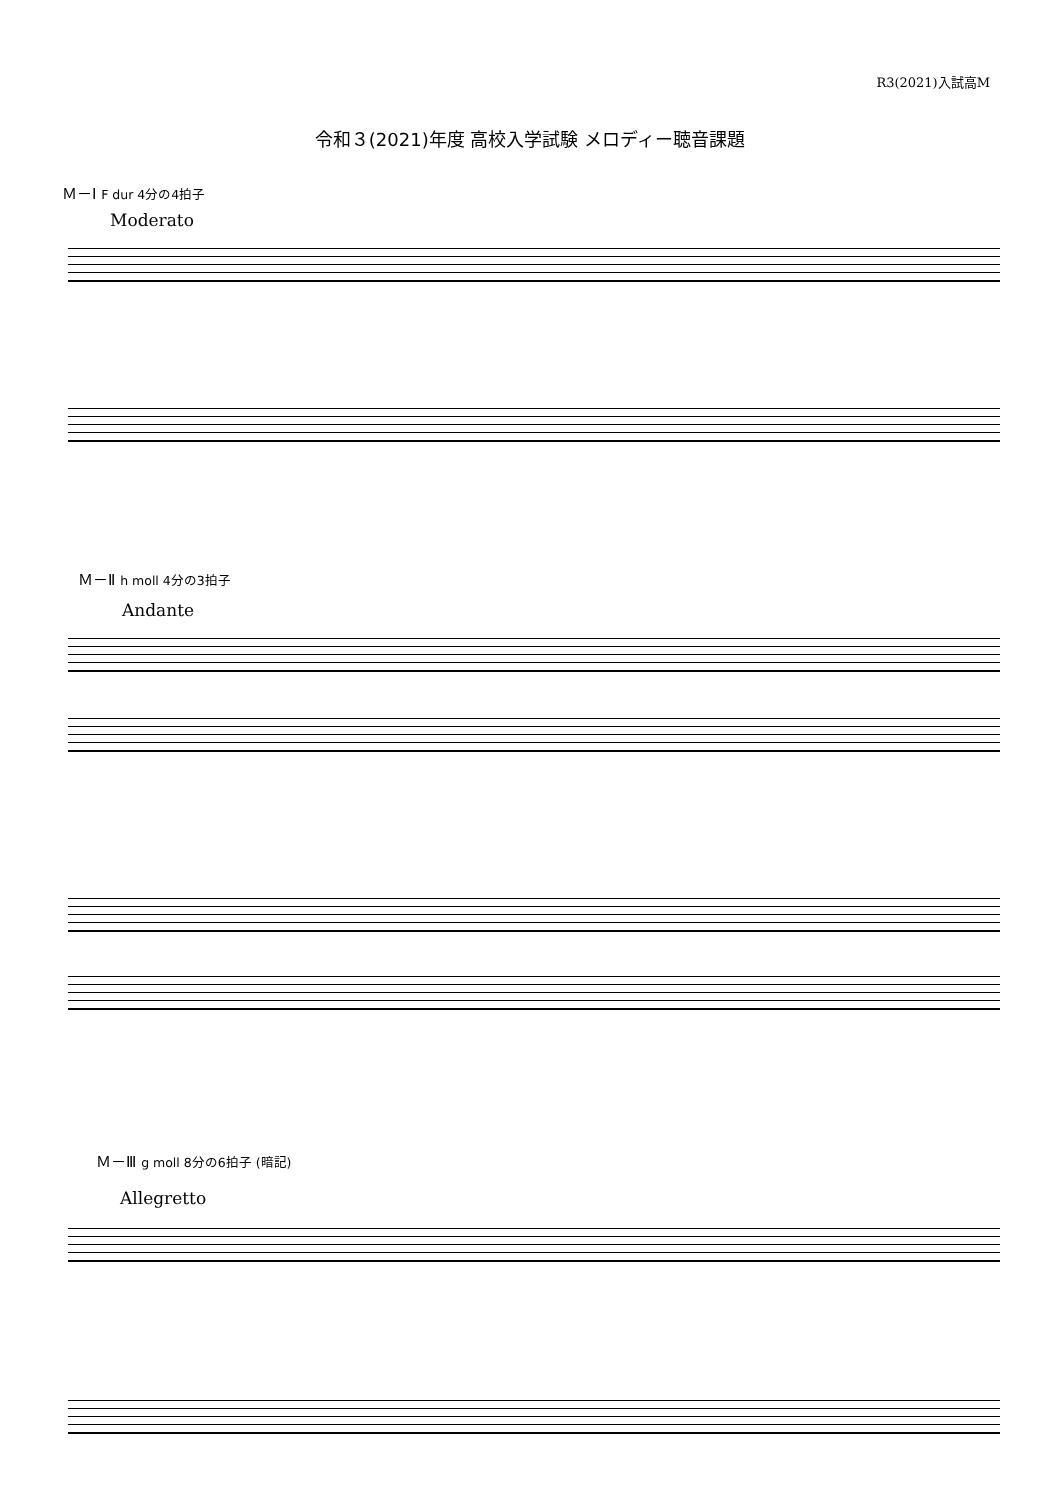R3(2021)入試高M
令和３(2021)年度 高校入学試験 メロディー聴音課題
Ｍ－Ⅰ F dur 4分の4拍子
Moderato
Ｍ－Ⅱ h moll 4分の3拍子
Andante
Ｍ－Ⅲ g moll 8分の6拍子 (暗記)
Allegretto